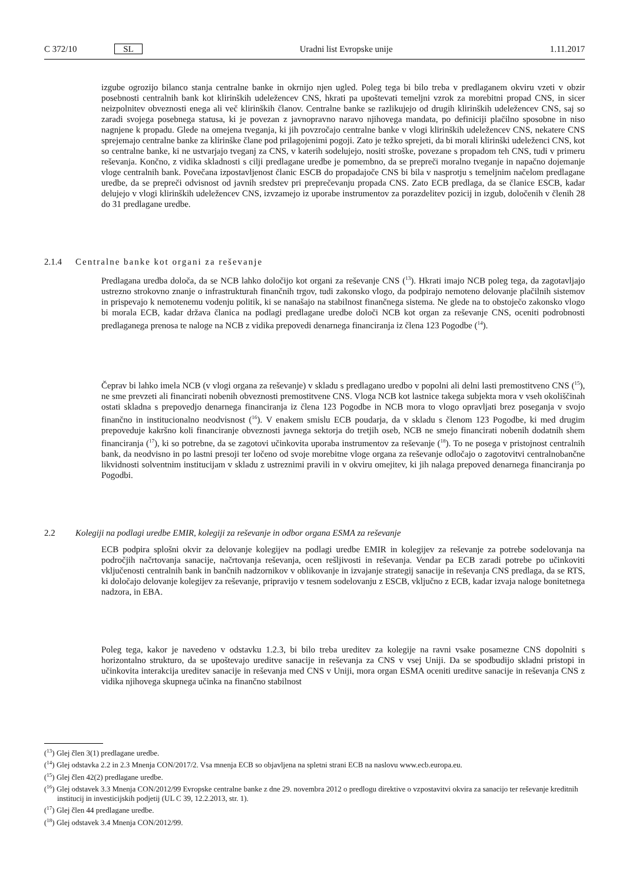C 372/10 SL Uradni list Evropske unije 1.11.2017
izgube ogrozijo bilanco stanja centralne banke in okrnijo njen ugled. Poleg tega bi bilo treba v predlaganem okviru vzeti v obzir posebnosti centralnih bank kot klirinških udeležencev CNS, hkrati pa upoštevati temeljni vzrok za morebitni propad CNS, in sicer neizpolnitev obveznosti enega ali več klirinških članov. Centralne banke se razlikujejo od drugih klirinških udeležencev CNS, saj so zaradi svojega posebnega statusa, ki je povezan z javnopravno naravo njihovega mandata, po definiciji plačilno sposobne in niso nagnjene k propadu. Glede na omejena tveganja, ki jih povzročajo centralne banke v vlogi klirinških udeležencev CNS, nekatere CNS sprejemajo centralne banke za klirinške člane pod prilagojenimi pogoji. Zato je težko sprejeti, da bi morali klirinški udeleženci CNS, kot so centralne banke, ki ne ustvarjajo tveganj za CNS, v katerih sodelujejo, nositi stroške, povezane s propadom teh CNS, tudi v primeru reševanja. Končno, z vidika skladnosti s cilji predlagane uredbe je pomembno, da se prepreči moralno tveganje in napačno dojemanje vloge centralnih bank. Povečana izpostavljenost članic ESCB do propadajoče CNS bi bila v nasprotju s temeljnim načelom predlagane uredbe, da se prepreči odvisnost od javnih sredstev pri preprečevanju propada CNS. Zato ECB predlaga, da se članice ESCB, kadar delujejo v vlogi klirinških udeležencev CNS, izvzamejo iz uporabe instrumentov za porazdelitev pozicij in izgub, določenih v členih 28 do 31 predlagane uredbe.
2.1.4 Centralne banke kot organi za reševanje
Predlagana uredba določa, da se NCB lahko določijo kot organi za reševanje CNS (<sup>13</sup>). Hkrati imajo NCB poleg tega, da zagotavljajo ustrezno strokovno znanje o infrastrukturah finančnih trgov, tudi zakonsko vlogo, da podpirajo nemoteno delovanje plačilnih sistemov in prispevajo k nemotenemu vodenju politik, ki se nanašajo na stabilnost finančnega sistema. Ne glede na to obstoječo zakonsko vlogo bi morala ECB, kadar država članica na podlagi predlagane uredbe določi NCB kot organ za reševanje CNS, oceniti podrobnosti predlaganega prenosa te naloge na NCB z vidika prepovedi denarnega financiranja iz člena 123 Pogodbe (<sup>14</sup>).
Čeprav bi lahko imela NCB (v vlogi organa za reševanje) v skladu s predlagano uredbo v popolni ali delni lasti premostitveno CNS (<sup>15</sup>), ne sme prevzeti ali financirati nobenih obveznosti premostitvene CNS. Vloga NCB kot lastnice takega subjekta mora v vseh okoliščinah ostati skladna s prepovedjo denarnega financiranja iz člena 123 Pogodbe in NCB mora to vlogo opravljati brez poseganja v svojo finančno in institucionalno neodvisnost (<sup>16</sup>). V enakem smislu ECB poudarja, da v skladu s členom 123 Pogodbe, ki med drugim prepoveduje kakršno koli financiranje obveznosti javnega sektorja do tretjih oseb, NCB ne smejo financirati nobenih dodatnih shem financiranja (<sup>17</sup>), ki so potrebne, da se zagotovi učinkovita uporaba instrumentov za reševanje (<sup>18</sup>). To ne posega v pristojnost centralnih bank, da neodvisno in po lastni presoji ter ločeno od svoje morebitne vloge organa za reševanje odločajo o zagotovitvi centralnobančne likvidnosti solventnim institucijam v skladu z ustreznimi pravili in v okviru omejitev, ki jih nalaga prepoved denarnega financiranja po Pogodbi.
2.2 Kolegiji na podlagi uredbe EMIR, kolegiji za reševanje in odbor organa ESMA za reševanje
ECB podpira splošni okvir za delovanje kolegijev na podlagi uredbe EMIR in kolegijev za reševanje za potrebe sodelovanja na področjih načrtovanja sanacije, načrtovanja reševanja, ocen rešljivosti in reševanja. Vendar pa ECB zaradi potrebe po učinkoviti vključenosti centralnih bank in bančnih nadzornikov v oblikovanje in izvajanje strategij sanacije in reševanja CNS predlaga, da se RTS, ki določajo delovanje kolegijev za reševanje, pripravijo v tesnem sodelovanju z ESCB, vključno z ECB, kadar izvaja naloge bonitetnega nadzora, in EBA.
Poleg tega, kakor je navedeno v odstavku 1.2.3, bi bilo treba ureditev za kolegije na ravni vsake posamezne CNS dopolniti s horizontalno strukturo, da se upoštevajo ureditve sanacije in reševanja za CNS v vsej Uniji. Da se spodbudijo skladni pristopi in učinkovita interakcija ureditev sanacije in reševanja med CNS v Uniji, mora organ ESMA oceniti ureditve sanacije in reševanja CNS z vidika njihovega skupnega učinka na finančno stabilnost
(<sup>13</sup>) Glej člen 3(1) predlagane uredbe.
(<sup>14</sup>) Glej odstavka 2.2 in 2.3 Mnenja CON/2017/2. Vsa mnenja ECB so objavljena na spletni strani ECB na naslovu www.ecb.europa.eu.
(<sup>15</sup>) Glej člen 42(2) predlagane uredbe.
(<sup>16</sup>) Glej odstavek 3.3 Mnenja CON/2012/99 Evropske centralne banke z dne 29. novembra 2012 o predlogu direktive o vzpostavitvi okvira za sanacijo ter reševanje kreditnih institucij in investicijskih podjetij (UL C 39, 12.2.2013, str. 1).
(<sup>17</sup>) Glej člen 44 predlagane uredbe.
(<sup>18</sup>) Glej odstavek 3.4 Mnenja CON/2012/99.